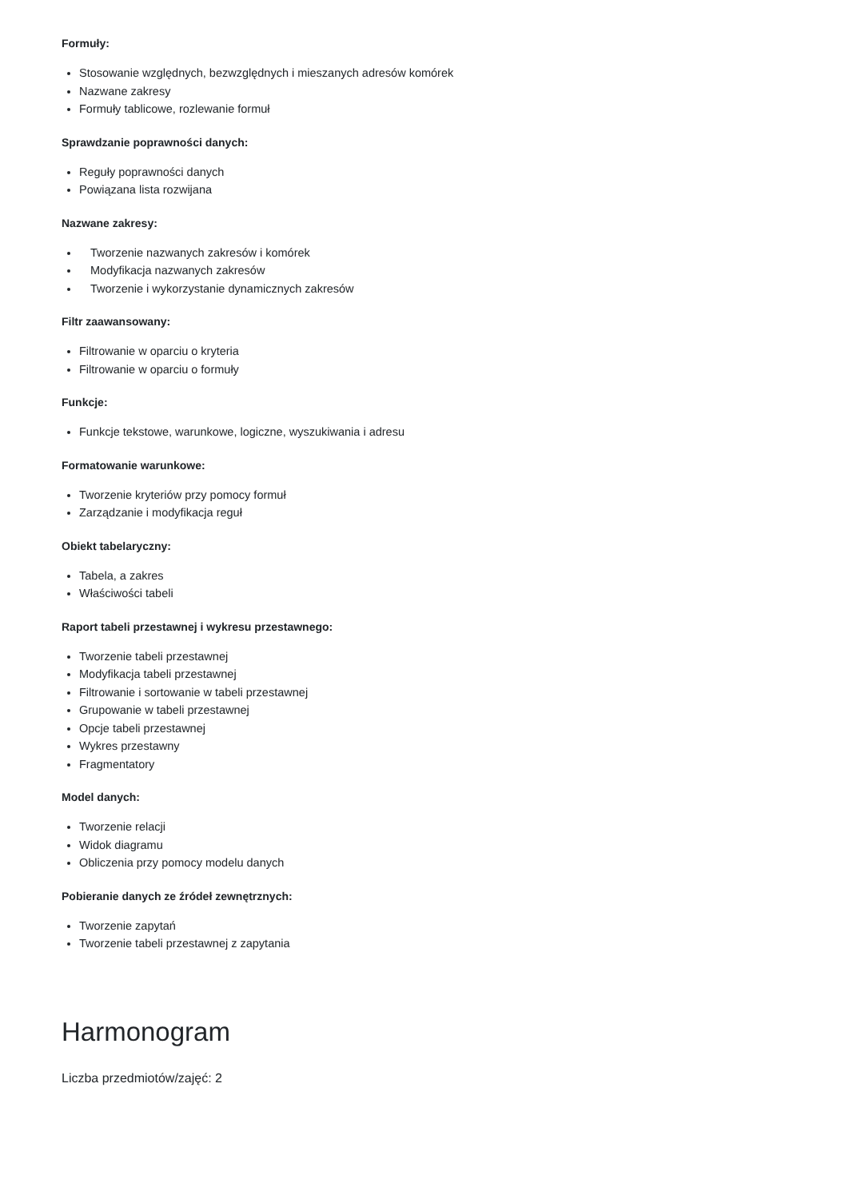Formuły:
Stosowanie względnych, bezwzględnych i mieszanych adresów komórek
Nazwane zakresy
Formuły tablicowe, rozlewanie formuł
Sprawdzanie poprawności danych:
Reguły poprawności danych
Powiązana lista rozwijana
Nazwane zakresy:
Tworzenie nazwanych zakresów i komórek
Modyfikacja nazwanych zakresów
Tworzenie i wykorzystanie dynamicznych zakresów
Filtr zaawansowany:
Filtrowanie w oparciu o kryteria
Filtrowanie w oparciu o formuły
Funkcje:
Funkcje tekstowe, warunkowe, logiczne, wyszukiwania i adresu
Formatowanie warunkowe:
Tworzenie kryteriów przy pomocy formuł
Zarządzanie i modyfikacja reguł
Obiekt tabelaryczny:
Tabela, a zakres
Właściwości tabeli
Raport tabeli przestawnej i wykresu przestawnego:
Tworzenie tabeli przestawnej
Modyfikacja tabeli przestawnej
Filtrowanie i sortowanie w tabeli przestawnej
Grupowanie w tabeli przestawnej
Opcje tabeli przestawnej
Wykres przestawny
Fragmentatory
Model danych:
Tworzenie relacji
Widok diagramu
Obliczenia przy pomocy modelu danych
Pobieranie danych ze źródeł zewnętrznych:
Tworzenie zapytań
Tworzenie tabeli przestawnej z zapytania
Harmonogram
Liczba przedmiotów/zajęć: 2